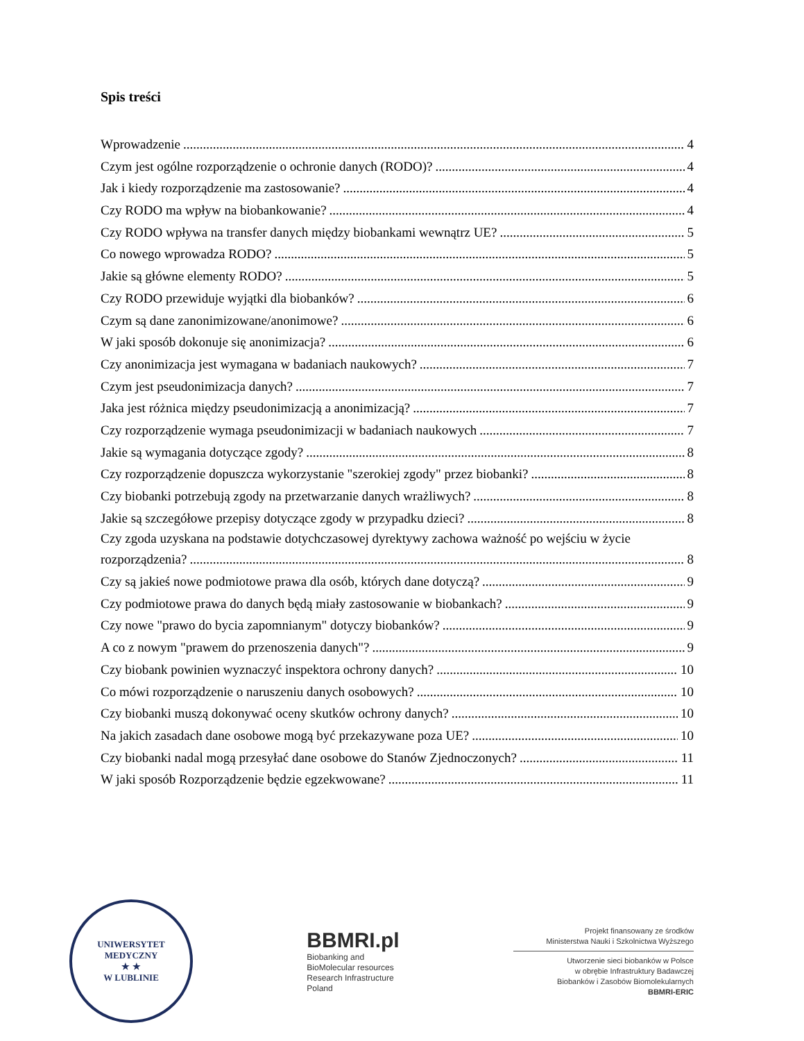Spis treści
Wprowadzenie 4
Czym jest ogólne rozporządzenie o ochronie danych (RODO)? 4
Jak i kiedy rozporządzenie ma zastosowanie? 4
Czy RODO ma wpływ na biobankowanie? 4
Czy RODO wpływa na transfer danych między biobankami wewnątrz UE? 5
Co nowego wprowadza RODO? 5
Jakie są główne elementy RODO? 5
Czy RODO przewiduje wyjątki dla biobanków? 6
Czym są dane zanonimizowane/anonimowe? 6
W jaki sposób dokonuje się anonimizacja? 6
Czy anonimizacja jest wymagana w badaniach naukowych? 7
Czym jest pseudonimizacja danych? 7
Jaka jest różnica między pseudonimizacją a anonimizacją? 7
Czy rozporządzenie wymaga pseudonimizacji w badaniach naukowych 7
Jakie są wymagania dotyczące zgody? 8
Czy rozporządzenie dopuszcza wykorzystanie "szerokiej zgody" przez biobanki? 8
Czy biobanki potrzebują zgody na przetwarzanie danych wrażliwych? 8
Jakie są szczegółowe przepisy dotyczące zgody w przypadku dzieci? 8
Czy zgoda uzyskana na podstawie dotychczasowej dyrektywy zachowa ważność po wejściu w życie
rozporządzenia? 8
Czy są jakieś nowe podmiotowe prawa dla osób, których dane dotyczą? 9
Czy podmiotowe prawa do danych będą miały zastosowanie w biobankach? 9
Czy nowe "prawo do bycia zapomnianym" dotyczy biobanków? 9
A co z nowym "prawem do przenoszenia danych"? 9
Czy biobank powinien wyznaczyć inspektora ochrony danych? 10
Co mówi rozporządzenie o naruszeniu danych osobowych? 10
Czy biobanki muszą dokonywać oceny skutków ochrony danych? 10
Na jakich zasadach dane osobowe mogą być przekazywane poza UE? 10
Czy biobanki nadal mogą przesyłać dane osobowe do Stanów Zjednoczonych? 11
W jaki sposób Rozporządzenie będzie egzekwowane? 11
UNIWERSYTET MEDYCZNY
★ ★
W LUBLINIE
BBMRI.pl
Biobanking and
BioMolecular resources
Research Infrastructure
Poland
Projekt finansowany ze środków
Ministerstwa Nauki i Szkolnictwa Wyższego
Utworzenie sieci biobanków w Polsce
w obrębie Infrastruktury Badawczej
Biobanków i Zasobów Biomolekularnych
BBMRI-ERIC